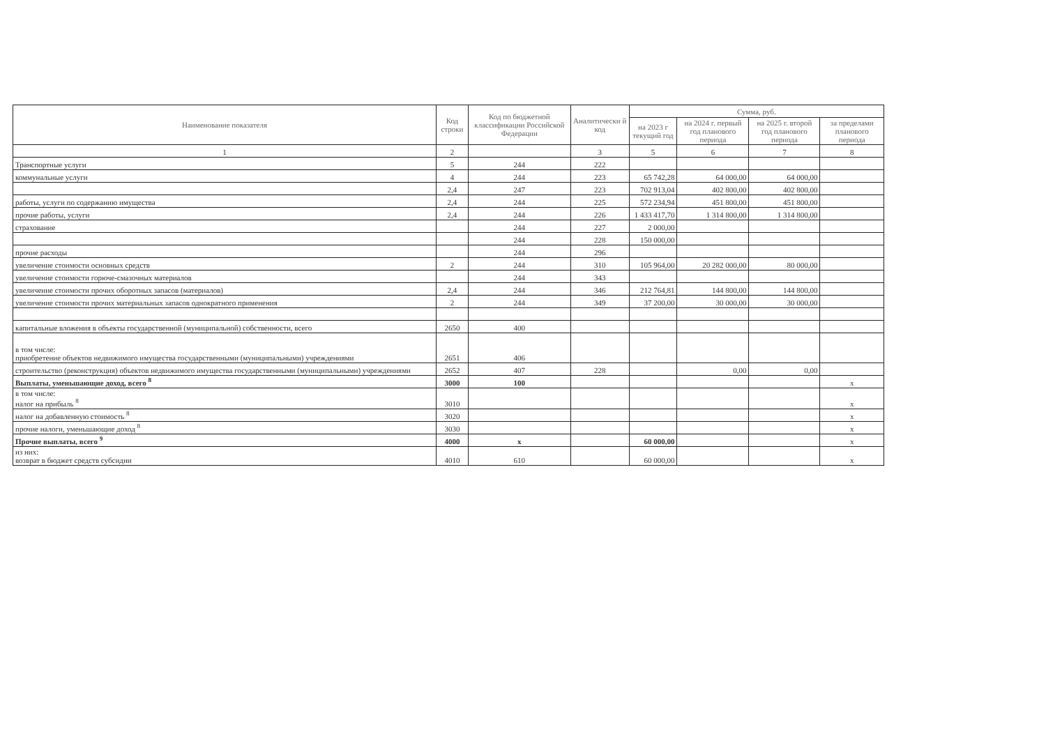| Наименование показателя | Код строки | Код по бюджетной классификации Российской Федерации | Аналитически й код | Сумма, руб. | | | |
| --- | --- | --- | --- | --- | --- | --- | --- |
| | | | | на 2023 г текущий год | на 2024 г. первый год планового периода | на 2025 г. второй год планового периода | за пределами планового периода |
| 1 | 2 | | 3 | 5 | 6 | 7 | 8 |
| Транспортные услуги | 5 | 244 | 222 | | | | |
| коммунальные услуги | 4 | 244 | 223 | 65 742,28 | 64 000,00 | 64 000,00 | |
| | 2,4 | 247 | 223 | 702 913,04 | 402 800,00 | 402 800,00 | |
| работы, услуги по содержанию имущества | 2,4 | 244 | 225 | 572 234,94 | 451 800,00 | 451 800,00 | |
| прочие работы, услуги | 2,4 | 244 | 226 | 1 433 417,70 | 1 314 800,00 | 1 314 800,00 | |
| страхование | | 244 | 227 | 2 000,00 | | | |
| | | 244 | 228 | 150 000,00 | | | |
| прочие расходы | | 244 | 296 | | | | |
| увеличение стоимости основных средств | 2 | 244 | 310 | 105 964,00 | 20 282 000,00 | 80 000,00 | |
| увеличение стоимости горюче-смазочных материалов | | 244 | 343 | | | | |
| увеличение стоимости прочих оборотных запасов (материалов) | 2,4 | 244 | 346 | 212 764,81 | 144 800,00 | 144 800,00 | |
| увеличение стоимости прочих материальных запасов однократного применения | 2 | 244 | 349 | 37 200,00 | 30 000,00 | 30 000,00 | |
| капитальные вложения в объекты государственной (муниципальной) собственности, всего | 2650 | 400 | | | | | |
| в том числе: приобретение объектов недвижимого имущества государственными (муниципальными) учреждениями | 2651 | 406 | | | | | |
| строительство (реконструкция) объектов недвижимого имущества государственными (муниципальными) учреждениями | 2652 | 407 | 228 | | 0,00 | 0,00 | |
| Выплаты, уменьшающие доход, всего <sup>8</sup> | 3000 | 100 | | | | | x |
| в том числе: налог на прибыль <sup>8</sup> | 3010 | | | | | | x |
| налог на добавленную стоимость <sup>8</sup> | 3020 | | | | | | x |
| прочие налоги, уменьшающие доход <sup>8</sup> | 3030 | | | | | | x |
| Прочие выплаты, всего <sup>9</sup> | 4000 | x | | 60 000,00 | | | x |
| из них: возврат в бюджет средств субсидии | 4010 | 610 | | 60 000,00 | | | x |